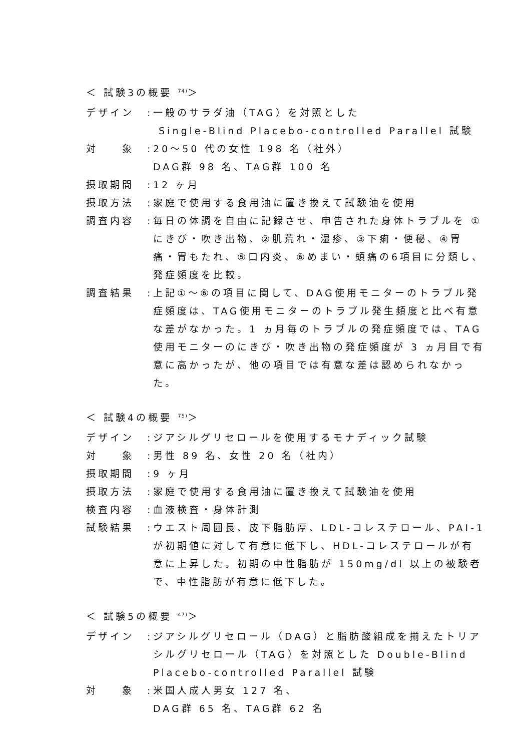＜ 試験3の概要 <sup>74)</sup>＞
デザイン :
一般のサラダ油（TAG）を対照とした
Single-Blind Placebo-controlled Parallel 試験
対　　象 :
20～50 代の女性 198 名（社外）
DAG群 98 名、TAG群 100 名
摂取期間 :
12 ヶ月
摂取方法 :
家庭で使用する食用油に置き換えて試験油を使用
調査内容 :
毎日の体調を自由に記録させ、申告された身体トラブルを ①にきび・吹き出物、②肌荒れ・湿疹、③下痢・便秘、④胃痛・胃もたれ、⑤口内炎、⑥めまい・頭痛の6項目に分類し、発症頻度を比較。
調査結果 :
上記①～⑥の項目に関して、DAG使用モニターのトラブル発症頻度は、TAG使用モニターのトラブル発生頻度と比べ有意な差がなかった。1 ヵ月毎のトラブルの発症頻度では、TAG使用モニターのにきび・吹き出物の発症頻度が 3 ヵ月目で有意に高かったが、他の項目では有意な差は認められなかった。
＜ 試験4の概要 <sup>75)</sup>＞
デザイン :
ジアシルグリセロールを使用するモナディック試験
対　　象 :
男性 89 名、女性 20 名（社内）
摂取期間 :
9 ヶ月
摂取方法 :
家庭で使用する食用油に置き換えて試験油を使用
検査内容 :
血液検査・身体計測
試験結果 :
ウエスト周囲長、皮下脂肪厚、LDL-コレステロール、PAI-1が初期値に対して有意に低下し、HDL-コレステロールが有意に上昇した。初期の中性脂肪が 150mg/dl 以上の被験者で、中性脂肪が有意に低下した。
＜ 試験5の概要 <sup>47)</sup>＞
デザイン :
ジアシルグリセロール（DAG）と脂肪酸組成を揃えたトリアシルグリセロール（TAG）を対照とした Double-Blind Placebo-controlled Parallel 試験
対　　象 :
米国人成人男女 127 名、
DAG群 65 名、TAG群 62 名